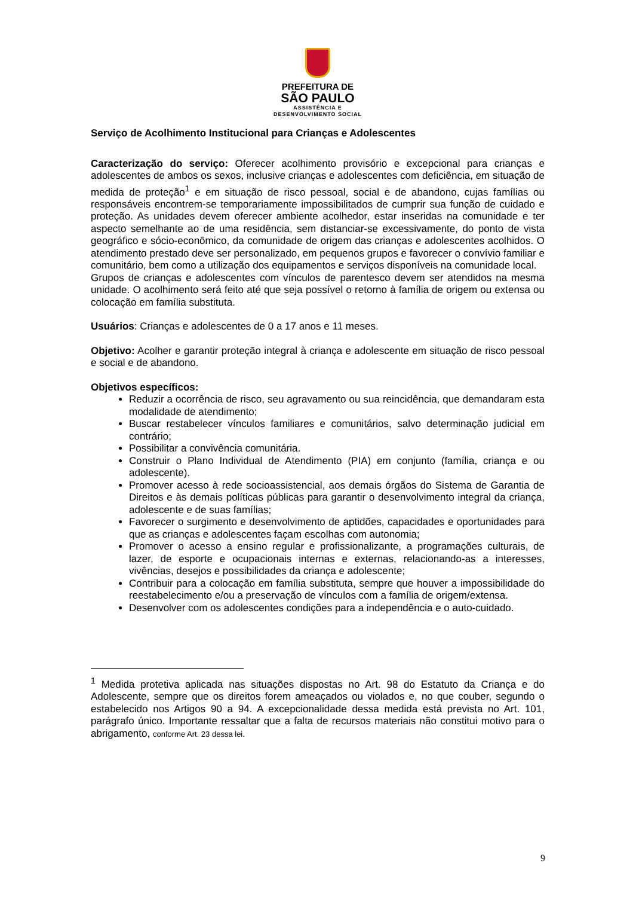PREFEITURA DE
SÃO PAULO
ASSISTÊNCIA E
DESENVOLVIMENTO SOCIAL
Serviço de Acolhimento Institucional para Crianças e Adolescentes
Caracterização do serviço: Oferecer acolhimento provisório e excepcional para crianças e adolescentes de ambos os sexos, inclusive crianças e adolescentes com deficiência, em situação de medida de proteção<sup>1</sup> e em situação de risco pessoal, social e de abandono, cujas famílias ou responsáveis encontrem-se temporariamente impossibilitados de cumprir sua função de cuidado e proteção. As unidades devem oferecer ambiente acolhedor, estar inseridas na comunidade e ter aspecto semelhante ao de uma residência, sem distanciar-se excessivamente, do ponto de vista geográfico e sócio-econômico, da comunidade de origem das crianças e adolescentes acolhidos. O atendimento prestado deve ser personalizado, em pequenos grupos e favorecer o convívio familiar e comunitário, bem como a utilização dos equipamentos e serviços disponíveis na comunidade local.
Grupos de crianças e adolescentes com vínculos de parentesco devem ser atendidos na mesma unidade. O acolhimento será feito até que seja possível o retorno à família de origem ou extensa ou colocação em família substituta.
Usuários: Crianças e adolescentes de 0 a 17 anos e 11 meses.
Objetivo: Acolher e garantir proteção integral à criança e adolescente em situação de risco pessoal e social e de abandono.
Objetivos específicos:
Reduzir a ocorrência de risco, seu agravamento ou sua reincidência, que demandaram esta modalidade de atendimento;
Buscar restabelecer vínculos familiares e comunitários, salvo determinação judicial em contrário;
Possibilitar a convivência comunitária.
Construir o Plano Individual de Atendimento (PIA) em conjunto (família, criança e ou adolescente).
Promover acesso à rede socioassistencial, aos demais órgãos do Sistema de Garantia de Direitos e às demais políticas públicas para garantir o desenvolvimento integral da criança, adolescente e de suas famílias;
Favorecer o surgimento e desenvolvimento de aptidões, capacidades e oportunidades para que as crianças e adolescentes façam escolhas com autonomia;
Promover o acesso a ensino regular e profissionalizante, a programações culturais, de lazer, de esporte e ocupacionais internas e externas, relacionando-as a interesses, vivências, desejos e possibilidades da criança e adolescente;
Contribuir para a colocação em família substituta, sempre que houver a impossibilidade do reestabelecimento e/ou a preservação de vínculos com a família de origem/extensa.
Desenvolver com os adolescentes condições para a independência e o auto-cuidado.
<sup>1</sup> Medida protetiva aplicada nas situações dispostas no Art. 98 do Estatuto da Criança e do Adolescente, sempre que os direitos forem ameaçados ou violados e, no que couber, segundo o estabelecido nos Artigos 90 a 94. A excepcionalidade dessa medida está prevista no Art. 101, parágrafo único. Importante ressaltar que a falta de recursos materiais não constitui motivo para o abrigamento, conforme Art. 23 dessa lei.
9